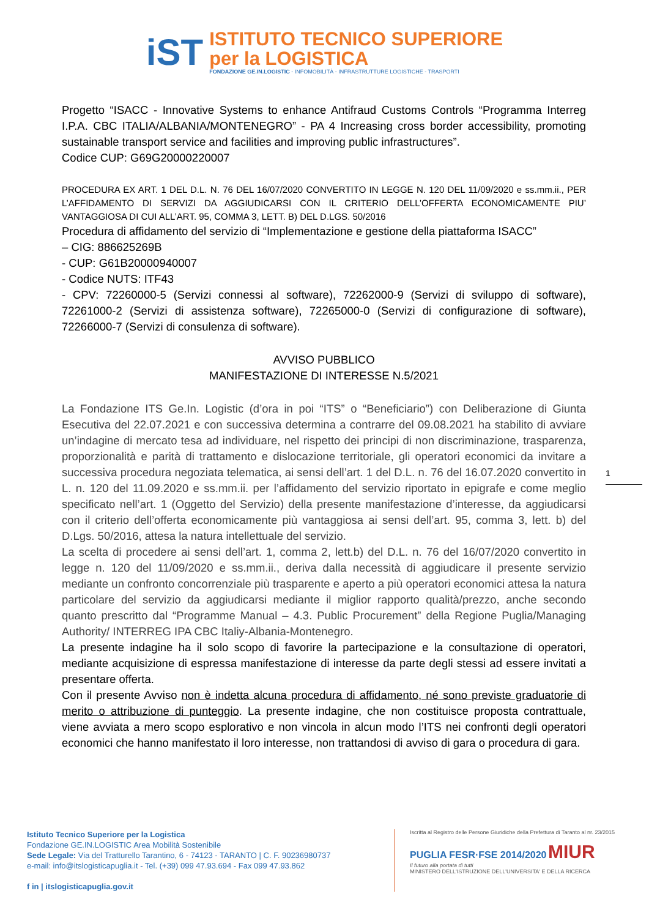iST
ISTITUTO TECNICO SUPERIORE
per la LOGISTICA
FONDAZIONE GE.IN.LOGISTIC - INFOMOBILITÀ - INFRASTRUTTURE LOGISTICHE - TRASPORTI
Progetto “ISACC - Innovative Systems to enhance Antifraud Customs Controls “Programma Interreg I.P.A. CBC ITALIA/ALBANIA/MONTENEGRO” - PA 4 Increasing cross border accessibility, promoting sustainable transport service and facilities and improving public infrastructures”.
Codice CUP: G69G20000220007
PROCEDURA EX ART. 1 DEL D.L. N. 76 DEL 16/07/2020 CONVERTITO IN LEGGE N. 120 DEL 11/09/2020 e ss.mm.ii., PER L’AFFIDAMENTO DI SERVIZI DA AGGIUDICARSI CON IL CRITERIO DELL’OFFERTA ECONOMICAMENTE PIU’ VANTAGGIOSA DI CUI ALL’ART. 95, COMMA 3, LETT. B) DEL D.LGS. 50/2016
Procedura di affidamento del servizio di “Implementazione e gestione della piattaforma ISACC”
– CIG: 886625269B
- CUP: G61B20000940007
- Codice NUTS: ITF43
- CPV: 72260000-5 (Servizi connessi al software), 72262000-9 (Servizi di sviluppo di software), 72261000-2 (Servizi di assistenza software), 72265000-0 (Servizi di configurazione di software), 72266000-7 (Servizi di consulenza di software).
AVVISO PUBBLICO
MANIFESTAZIONE DI INTERESSE N.5/2021
La Fondazione ITS Ge.In. Logistic (d’ora in poi “ITS” o “Beneficiario”) con Deliberazione di Giunta Esecutiva del 22.07.2021 e con successiva determina a contrarre del 09.08.2021 ha stabilito di avviare un’indagine di mercato tesa ad individuare, nel rispetto dei principi di non discriminazione, trasparenza, proporzionalità e parità di trattamento e dislocazione territoriale, gli operatori economici da invitare a successiva procedura negoziata telematica, ai sensi dell’art. 1 del D.L. n. 76 del 16.07.2020 convertito in L. n. 120 del 11.09.2020 e ss.mm.ii. per l’affidamento del servizio riportato in epigrafe e come meglio specificato nell’art. 1 (Oggetto del Servizio) della presente manifestazione d’interesse, da aggiudicarsi con il criterio dell’offerta economicamente più vantaggiosa ai sensi dell’art. 95, comma 3, lett. b) del D.Lgs. 50/2016, attesa la natura intellettuale del servizio.
La scelta di procedere ai sensi dell’art. 1, comma 2, lett.b) del D.L. n. 76 del 16/07/2020 convertito in legge n. 120 del 11/09/2020 e ss.mm.ii., deriva dalla necessità di aggiudicare il presente servizio mediante un confronto concorrenziale più trasparente e aperto a più operatori economici attesa la natura particolare del servizio da aggiudicarsi mediante il miglior rapporto qualità/prezzo, anche secondo quanto prescritto dal “Programme Manual – 4.3. Public Procurement” della Regione Puglia/Managing Authority/ INTERREG IPA CBC Italiy-Albania-Montenegro.
La presente indagine ha il solo scopo di favorire la partecipazione e la consultazione di operatori, mediante acquisizione di espressa manifestazione di interesse da parte degli stessi ad essere invitati a presentare offerta.
Con il presente Avviso non è indetta alcuna procedura di affidamento, né sono previste graduatorie di merito o attribuzione di punteggio. La presente indagine, che non costituisce proposta contrattuale, viene avviata a mero scopo esplorativo e non vincola in alcun modo l’ITS nei confronti degli operatori economici che hanno manifestato il loro interesse, non trattandosi di avviso di gara o procedura di gara.
1
Istituto Tecnico Superiore per la Logistica
Fondazione GE.IN.LOGISTIC Area Mobilità Sostenibile
Sede Legale: Via del Tratturello Tarantino, 6 - 74123 - TARANTO | C. F. 90236980737
e-mail: info@itslogisticapuglia.it - Tel. (+39) 099 47.93.694 - Fax 099 47.93.862
f in | itslogisticapuglia.gov.it
Iscritta al Registro delle Persone Giuridiche della Prefettura di Taranto al nr. 23/2015
PUGLIA FESR·FSE 2014/2020 MIUR
Il futuro alla portata di tutti
MINISTERO DELL'ISTRUZIONE DELL'UNIVERSITA' E DELLA RICERCA